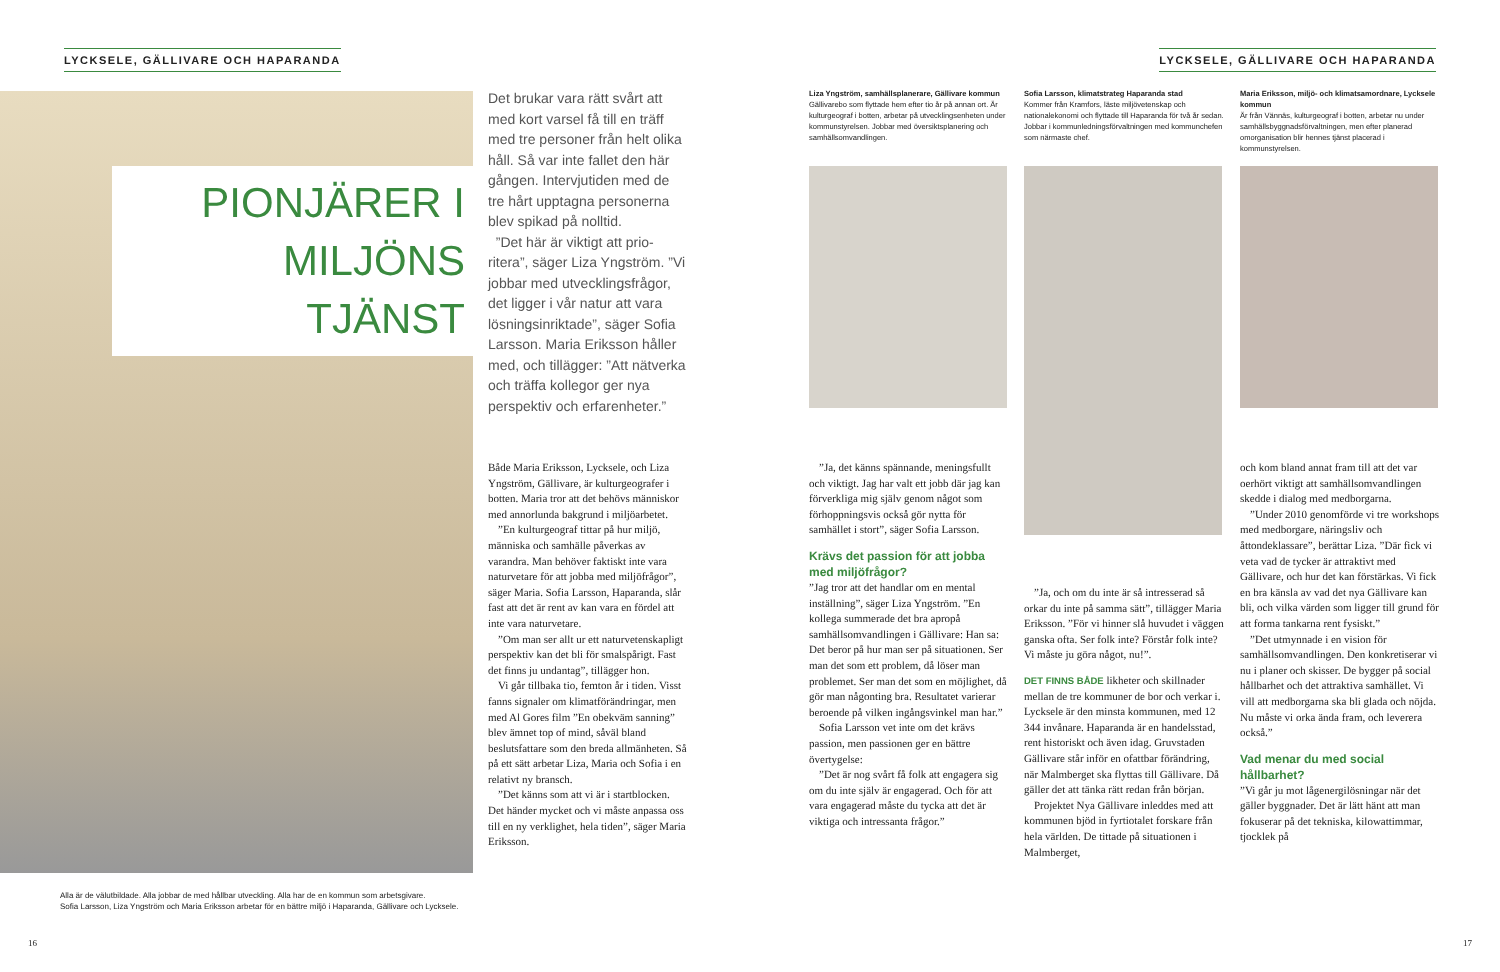LYCKSELE, GÄLLIVARE OCH HAPARANDA
LYCKSELE, GÄLLIVARE OCH HAPARANDA
PIONJÄRER I MILJÖNS TJÄNST
Det brukar vara rätt svårt att med kort varsel få till en träff med tre personer från helt olika håll. Så var inte fallet den här gången. Intervjutiden med de tre hårt upptagna personerna blev spikad på nolltid.
”Det här är viktigt att prio-ritera”, säger Liza Yngström. ”Vi jobbar med utvecklingsfrågor, det ligger i vår natur att vara lösningsinriktade”, säger Sofia Larsson. Maria Eriksson håller med, och tillägger: ”Att nätverka och träffa kollegor ger nya perspektiv och erfarenheter.”
Både Maria Eriksson, Lycksele, och Liza Yngström, Gällivare, är kulturgeografer i botten. Maria tror att det behövs människor med annorlunda bakgrund i miljöarbetet.
”En kulturgeograf tittar på hur miljö, människa och samhälle påverkas av varandra. Man behöver faktiskt inte vara naturvetare för att jobba med miljöfrågor”, säger Maria. Sofia Larsson, Haparanda, slår fast att det är rent av kan vara en fördel att inte vara naturvetare.
”Om man ser allt ur ett naturvetenskapligt perspektiv kan det bli för smalspårigt. Fast det finns ju undantag”, tillägger hon.
Vi går tillbaka tio, femton år i tiden. Visst fanns signaler om klimatförändringar, men med Al Gores film ”En obekväm sanning” blev ämnet top of mind, såväl bland beslutsfattare som den breda allmänheten. Så på ett sätt arbetar Liza, Maria och Sofia i en relativt ny bransch.
”Det känns som att vi är i startblocken. Det händer mycket och vi måste anpassa oss till en ny verklighet, hela tiden”, säger Maria Eriksson.
Alla är de välutbildade. Alla jobbar de med hållbar utveckling. Alla har de en kommun som arbetsgivare.
Sofia Larsson, Liza Yngström och Maria Eriksson arbetar för en bättre miljö i Haparanda, Gällivare och Lycksele.
16
Liza Yngström, samhällsplanerare, Gällivare kommun
Gällivarebo som flyttade hem efter tio år på annan ort. Är kulturgeograf i botten, arbetar på utvecklingsenheten under kommunstyrelsen. Jobbar med översiktsplanering och samhällsomvandlingen.
Sofia Larsson, klimatstrateg Haparanda stad
Kommer från Kramfors, läste miljövetenskap och nationalekonomi och flyttade till Haparanda för två år sedan. Jobbar i kommunledningsförvaltningen med kommunchefen som närmaste chef.
Maria Eriksson, miljö- och klimatsamordnare, Lycksele kommun
Är från Vännäs, kulturgeograf i botten, arbetar nu under samhällsbyggnadsförvaltningen, men efter planerad omorganisation blir hennes tjänst placerad i kommunstyrelsen.
”Ja, det känns spännande, meningsfullt och viktigt. Jag har valt ett jobb där jag kan förverkliga mig själv genom något som förhoppningsvis också gör nytta för samhället i stort”, säger Sofia Larsson.
Krävs det passion för att jobba med miljöfrågor?
”Jag tror att det handlar om en mental inställning”, säger Liza Yngström. ”En kollega summerade det bra apropå samhällsomvandlingen i Gällivare: Han sa: Det beror på hur man ser på situationen. Ser man det som ett problem, då löser man problemet. Ser man det som en möjlighet, då gör man någonting bra. Resultatet varierar beroende på vilken ingångsvinkel man har.”
Sofia Larsson vet inte om det krävs passion, men passionen ger en bättre övertygelse:
”Det är nog svårt få folk att engagera sig om du inte själv är engagerad. Och för att vara engagerad måste du tycka att det är viktiga och intressanta frågor.”
”Ja, och om du inte är så intresserad så orkar du inte på samma sätt”, tillägger Maria Eriksson. ”För vi hinner slå huvudet i väggen ganska ofta. Ser folk inte? Förstår folk inte? Vi måste ju göra något, nu!”.
DET FINNS BÅDE likheter och skillnader mellan de tre kommuner de bor och verkar i. Lycksele är den minsta kommunen, med 12 344 invånare. Haparanda är en handelsstad, rent historiskt och även idag. Gruvstaden Gällivare står inför en ofattbar förändring, när Malmberget ska flyttas till Gällivare. Då gäller det att tänka rätt redan från början.
Projektet Nya Gällivare inleddes med att kommunen bjöd in fyrtiotalet forskare från hela världen. De tittade på situationen i Malmberget,
och kom bland annat fram till att det var oerhört viktigt att samhällsomvandlingen skedde i dialog med medborgarna.
”Under 2010 genomförde vi tre workshops med medborgare, näringsliv och åttondeklassare”, berättar Liza. ”Där fick vi veta vad de tycker är attraktivt med Gällivare, och hur det kan förstärkas. Vi fick en bra känsla av vad det nya Gällivare kan bli, och vilka värden som ligger till grund för att forma tankarna rent fysiskt.”
”Det utmynnade i en vision för samhällsomvandlingen. Den konkretiserar vi nu i planer och skisser. De bygger på social hållbarhet och det attraktiva samhället. Vi vill att medborgarna ska bli glada och nöjda. Nu måste vi orka ända fram, och leverera också.”
Vad menar du med social hållbarhet?
”Vi går ju mot lågenergilösningar när det gäller byggnader. Det är lätt hänt att man fokuserar på det tekniska, kilowattimmar, tjocklek på
17